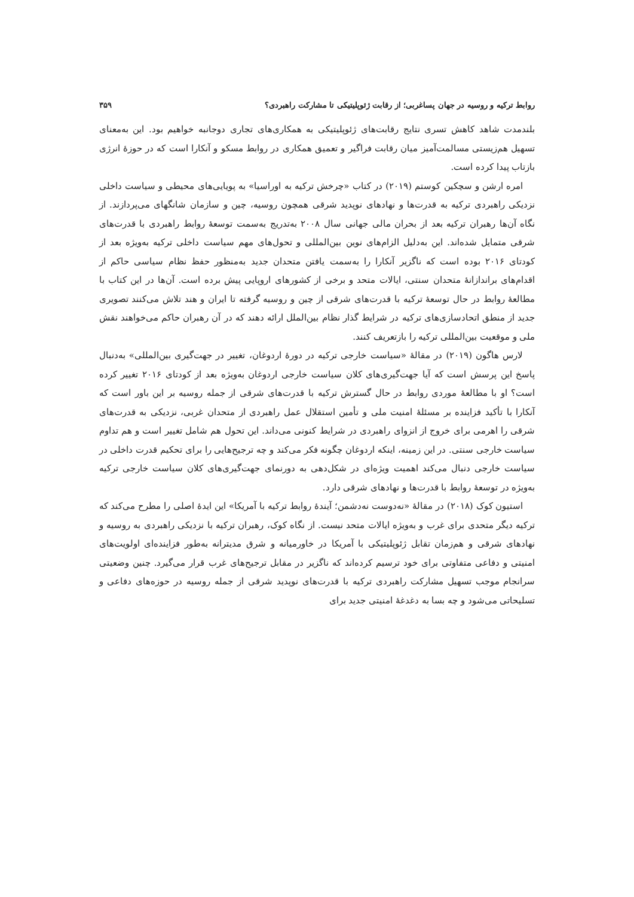روابط ترکیه و روسیه در جهان پساغربی؛ از رقابت ژئوپلیتیکی تا مشارکت راهبردی؟ ۳۵۹
بلندمدت شاهد کاهش تسری نتایج رقابت‌های ژئوپلیتیکی به همکاری‌های تجاری دوجانبه خواهیم بود. این به‌معنای تسهیل هم‌زیستی مسالمت‌آمیز میان رقابت فراگیر و تعمیق همکاری در روابط مسکو و آنکارا است که در حوزهٔ انرژی بازتاب پیدا کرده است.
امره ارشن و سچکین کوستم (۲۰۱۹) در کتاب «چرخش ترکیه به اوراسیا» به پویایی‌های محیطی و سیاست داخلی نزدیکی راهبردی ترکیه به قدرت‌ها و نهادهای نوپدید شرقی همچون روسیه، چین و سازمان شانگهای می‌پردازند. از نگاه آن‌ها رهبران ترکیه بعد از بحران مالی جهانی سال ۲۰۰۸ به‌تدریج به‌سمت توسعهٔ روابط راهبردی با قدرت‌های شرقی متمایل شده‌اند. این به‌دلیل الزام‌های نوین بین‌المللی و تحول‌های مهم سیاست داخلی ترکیه به‌ویژه بعد از کودتای ۲۰۱۶ بوده است که ناگزیر آنکارا را به‌سمت یافتن متحدان جدید به‌منظور حفظ نظام سیاسی حاکم از اقدام‌های براندازانهٔ متحدان سنتی، ایالات متحد و برخی از کشورهای اروپایی پیش برده است. آن‌ها در این کتاب با مطالعهٔ روابط در حال توسعهٔ ترکیه با قدرت‌های شرقی از چین و روسیه گرفته تا ایران و هند تلاش می‌کنند تصویری جدید از منطق اتحادسازی‌های ترکیه در شرایط گذار نظام بین‌الملل ارائه دهند که در آن رهبران حاکم می‌خواهند نقش ملی و موقعیت بین‌المللی ترکیه را بازتعریف کنند.
لارس هاگون (۲۰۱۹) در مقالهٔ «سیاست خارجی ترکیه در دورهٔ اردوغان، تغییر در جهت‌گیری بین‌المللی» به‌دنبال پاسخ این پرسش است که آیا جهت‌گیری‌های کلان سیاست خارجی اردوغان به‌ویژه بعد از کودتای ۲۰۱۶ تغییر کرده است؟ او با مطالعهٔ موردی روابط در حال گسترش ترکیه با قدرت‌های شرقی از جمله روسیه بر این باور است که آنکارا با تأکید فزاینده بر مسئلهٔ امنیت ملی و تأمین استقلال عمل راهبردی از متحدان غربی، نزدیکی به قدرت‌های شرقی را اهرمی برای خروج از انزوای راهبردی در شرایط کنونی می‌داند. این تحول هم شامل تغییر است و هم تداوم سیاست خارجی سنتی. در این زمینه، اینکه اردوغان چگونه فکر می‌کند و چه ترجیح‌هایی را برای تحکیم قدرت داخلی در سیاست خارجی دنبال می‌کند اهمیت ویژه‌ای در شکل‌دهی به دورنمای جهت‌گیری‌های کلان سیاست خارجی ترکیه به‌ویژه در توسعهٔ روابط با قدرت‌ها و نهادهای شرقی دارد.
استیون کوک (۲۰۱۸) در مقالهٔ «نه‌دوست نه‌دشمن؛ آیندهٔ روابط ترکیه با آمریکا» این ایدهٔ اصلی را مطرح می‌کند که ترکیه دیگر متحدی برای غرب و به‌ویژه ایالات متحد نیست. از نگاه کوک، رهبران ترکیه با نزدیکی راهبردی به روسیه و نهادهای شرقی و هم‌زمان تقابل ژئوپلیتیکی با آمریکا در خاورمیانه و شرق مدیترانه به‌طور فزاینده‌ای اولویت‌های امنیتی و دفاعی متفاوتی برای خود ترسیم کرده‌اند که ناگزیر در مقابل ترجیح‌های غرب قرار می‌گیرد. چنین وضعیتی سرانجام موجب تسهیل مشارکت راهبردی ترکیه با قدرت‌های نوپدید شرقی از جمله روسیه در حوزه‌های دفاعی و تسلیحاتی می‌شود و چه بسا به دغدغهٔ امنیتی جدید برای